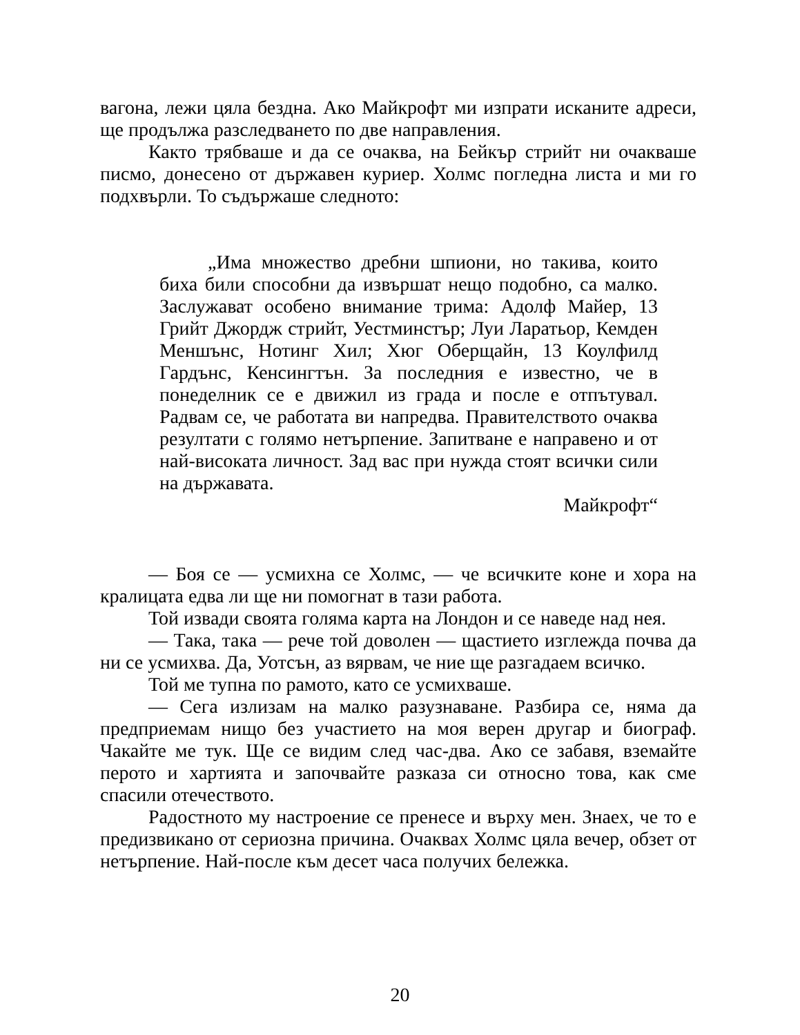вагона, лежи цяла бездна. Ако Майкрофт ми изпрати исканите адреси, ще продължа разследването по две направления.
Както трябваше и да се очаква, на Бейкър стрийт ни очакваше писмо, донесено от държавен куриер. Холмс погледна листа и ми го подхвърли. То съдържаше следното:
„Има множество дребни шпиони, но такива, които биха били способни да извършат нещо подобно, са малко. Заслужават особено внимание трима: Адолф Майер, 13 Грийт Джордж стрийт, Уестминстър; Луи Ларатьор, Кемден Меншънс, Нотинг Хил; Хюг Оберщайн, 13 Коулфилд Гардънс, Кенсингтън. За последния е известно, че в понеделник се е движил из града и после е отпътувал. Радвам се, че работата ви напредва. Правителството очаква резултати с голямо нетърпение. Запитване е направено и от най-високата личност. Зад вас при нужда стоят всички сили на държавата.
Майкрофт“
— Боя се — усмихна се Холмс, — че всичките коне и хора на кралицата едва ли ще ни помогнат в тази работа.
Той извади своята голяма карта на Лондон и се наведе над нея.
— Така, така — рече той доволен — щастието изглежда почва да ни се усмихва. Да, Уотсън, аз вярвам, че ние ще разгадаем всичко.
Той ме тупна по рамото, като се усмихваше.
— Сега излизам на малко разузнаване. Разбира се, няма да предприемам нищо без участието на моя верен другар и биограф. Чакайте ме тук. Ще се видим след час-два. Ако се забавя, вземайте перото и хартията и започвайте разказа си относно това, как сме спасили отечеството.
Радостното му настроение се пренесе и върху мен. Знаех, че то е предизвикано от сериозна причина. Очаквах Холмс цяла вечер, обзет от нетърпение. Най-после към десет часа получих бележка.
20